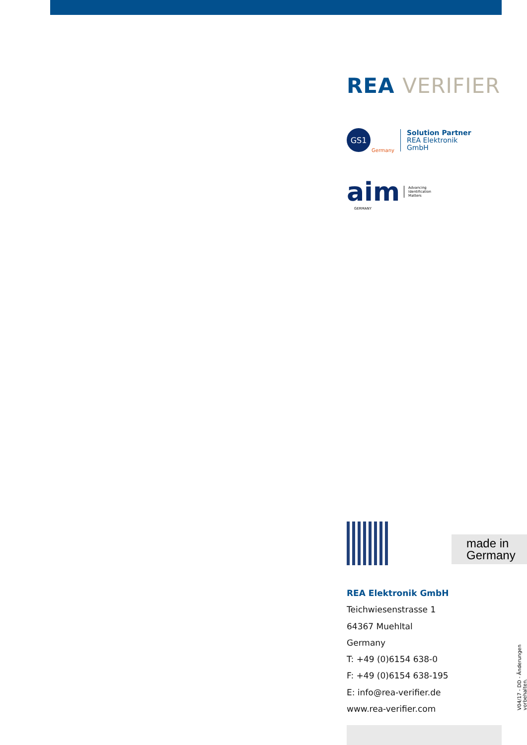REA VERIFIER
GS1
Solution Partner
REA Elektronik
GmbH
Germany
aim Advancing
Identification
Matters
GERMANY
made in
Germany
REA Elektronik GmbH
Teichwiesenstrasse 1
64367 Muehltal
Germany
T: +49 (0)6154 638-0
F: +49 (0)6154 638-195
E: info@rea-verifier.de
www.rea-verifier.com
V04/17 - DD - Änderungen vorbehalten.